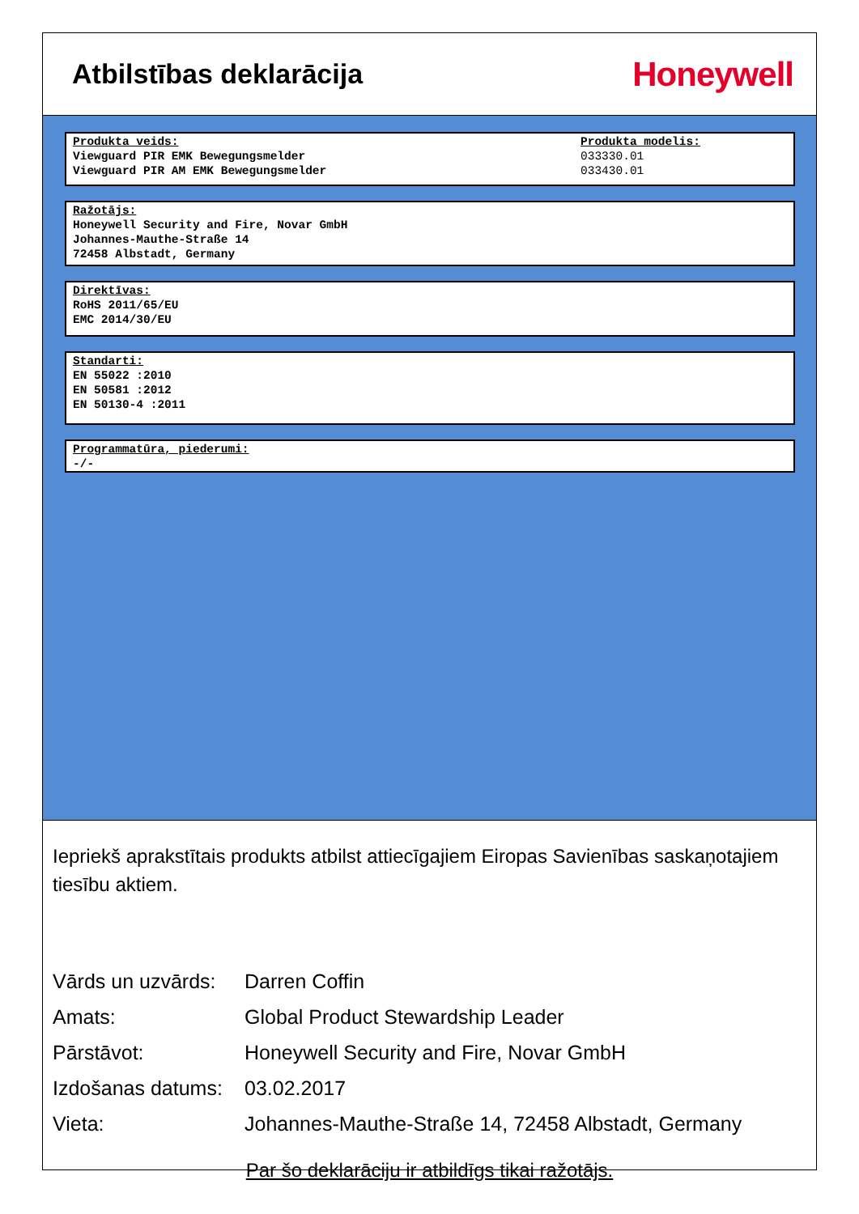Atbilstības deklarācija
Honeywell
Produkta veids:
Viewguard PIR EMK Bewegungsmelder
Viewguard PIR AM EMK Bewegungsmelder
Produkta modelis:
033330.01
033430.01
Ražotājs:
Honeywell Security and Fire, Novar GmbH
Johannes-Mauthe-Straße 14
72458 Albstadt, Germany
Direktīvas:
RoHS 2011/65/EU
EMC 2014/30/EU
Standarti:
EN 55022 :2010
EN 50581 :2012
EN 50130-4 :2011
Programmatūra, piederumi:
-/-
Iepriekš aprakstītais produkts atbilst attiecīgajiem Eiropas Savienības saskaņotajiem tiesību aktiem.
| Vārds un uzvārds: | Darren Coffin |
| Amats: | Global Product Stewardship Leader |
| Pārstāvot: | Honeywell Security and Fire, Novar GmbH |
| Izdošanas datums: | 03.02.2017 |
| Vieta: | Johannes-Mauthe-Straße 14, 72458 Albstadt, Germany |
Par šo deklarāciju ir atbildīgs tikai ražotājs.